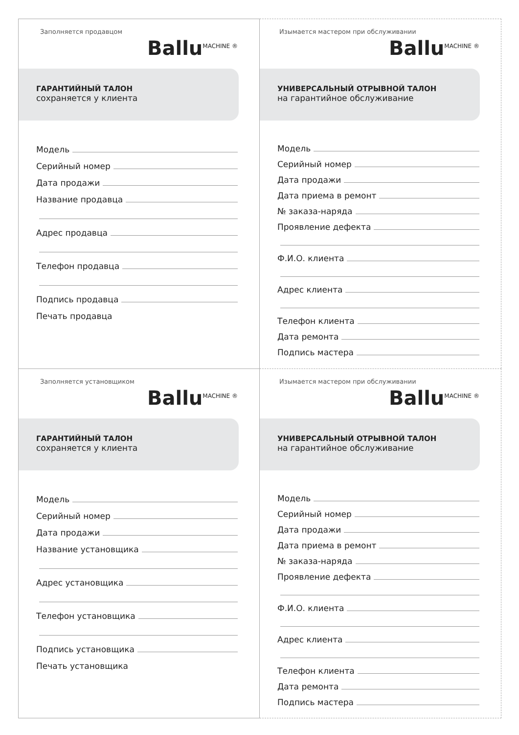Заполняется продавцом
Ballu<sup>MACHINE ®</sup>
ГАРАНТИЙНЫЙ ТАЛОН
сохраняется у клиента
Модель
Серийный номер
Дата продажи
Название продавца
Адрес продавца
Телефон продавца
Подпись продавца
Печать продавца
Изымается мастером при обслуживании
Ballu<sup>MACHINE ®</sup>
УНИВЕРСАЛЬНЫЙ ОТРЫВНОЙ ТАЛОН
на гарантийное обслуживание
Модель
Серийный номер
Дата продажи
Дата приема в ремонт
№ заказа-наряда
Проявление дефекта
Ф.И.О. клиента
Адрес клиента
Телефон клиента
Дата ремонта
Подпись мастера
Заполняется установщиком
Ballu<sup>MACHINE ®</sup>
ГАРАНТИЙНЫЙ ТАЛОН
сохраняется у клиента
Модель
Серийный номер
Дата продажи
Название установщика
Адрес установщика
Телефон установщика
Подпись установщика
Печать установщика
Изымается мастером при обслуживании
Ballu<sup>MACHINE ®</sup>
УНИВЕРСАЛЬНЫЙ ОТРЫВНОЙ ТАЛОН
на гарантийное обслуживание
Модель
Серийный номер
Дата продажи
Дата приема в ремонт
№ заказа-наряда
Проявление дефекта
Ф.И.О. клиента
Адрес клиента
Телефон клиента
Дата ремонта
Подпись мастера